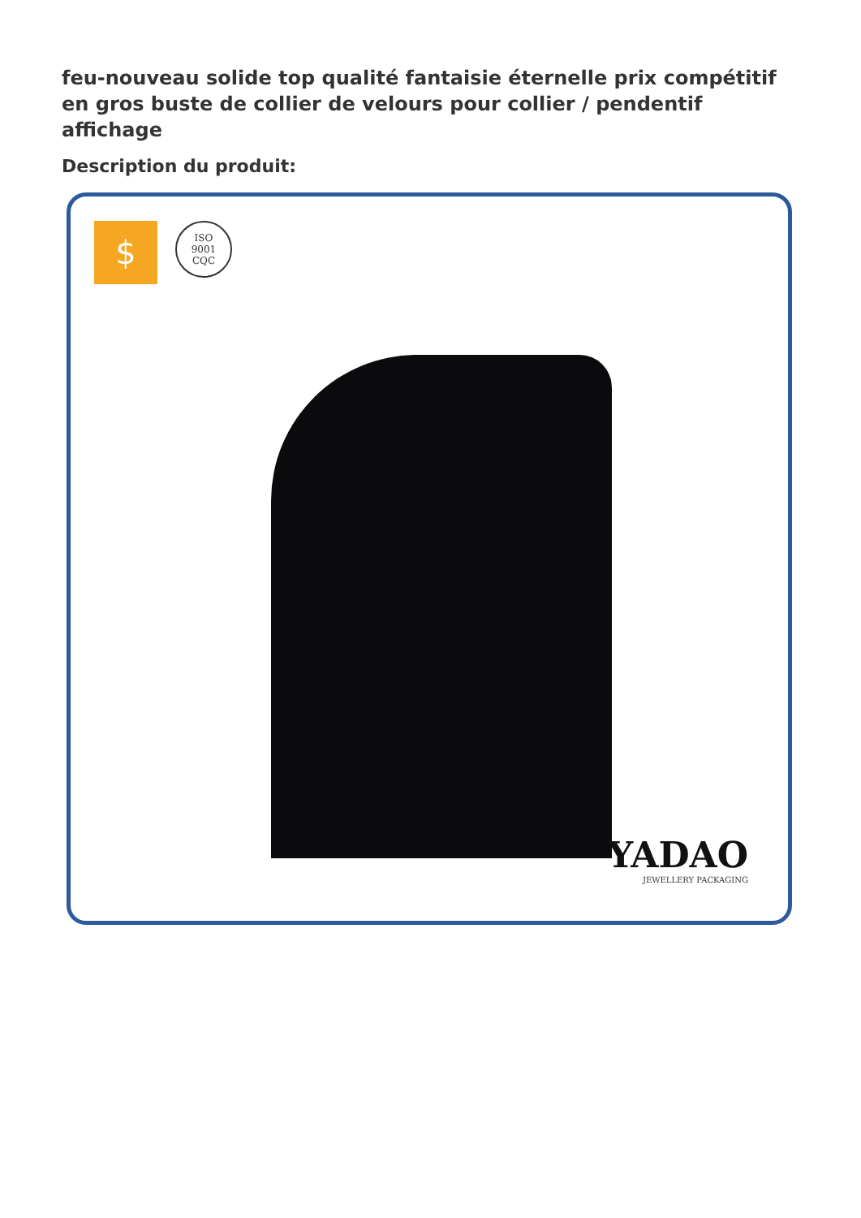feu-nouveau solide top qualité fantaisie éternelle prix compétitif en gros buste de collier de velours pour collier / pendentif affichage
Description du produit:
$
ISO
9001
CQC
YADAO
JEWELLERY PACKAGING